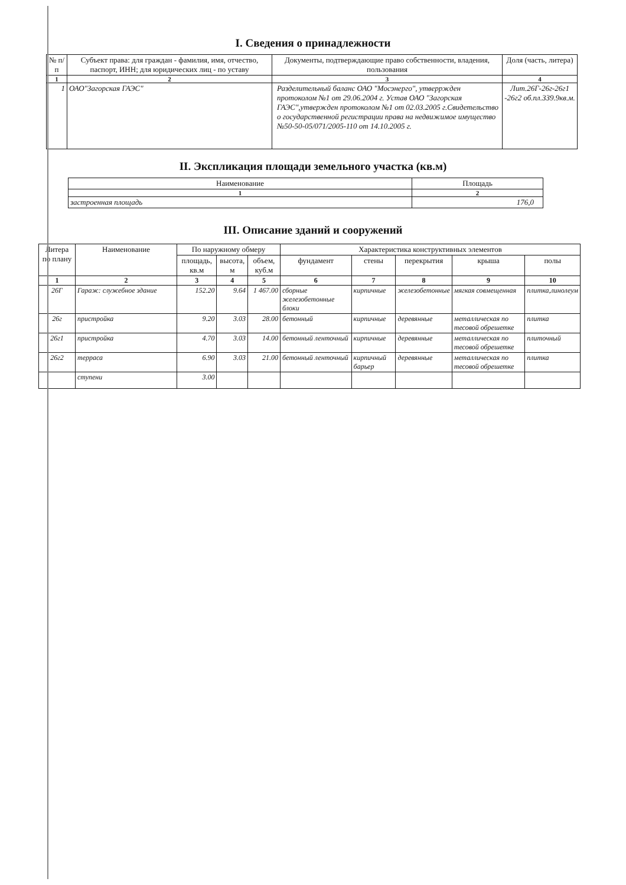I. Сведения о принадлежности
| № п/п | Субъект права: для граждан - фамилия, имя, отчество, паспорт, ИНН; для юридических лиц - по уставу | Документы, подтверждающие право собственности, владения, пользования | Доля (часть, литера) |
| --- | --- | --- | --- |
| 1 | 2 | 3 | 4 |
| 1 | ОАО"Загорская ГАЭС" | Разделительный баланс ОАО "Мосэнерго", утверржден протоколом №1 от 29.06.2004 г. Устав ОАО "Загорская ГАЭС",утвержден протоколом №1 от 02.03.2005 г.Свидетельство о государственной регистрации права на недвижимое имущество №50-50-05/071/2005-110 от 14.10.2005 г. | Лит.26Г-26г-26г1 -26г2 об.пл.339.9кв.м. |
II. Экспликация площади земельного участка (кв.м)
| Наименование | Площадь |
| --- | --- |
| 1 | 2 |
| застроенная площадь | 176,0 |
III. Описание зданий и сооружений
| Литера по плану | Наименование | По наружному обмеру | | | Характеристика конструктивных элементов | | | | |
| --- | --- | --- | --- | --- | --- | --- | --- | --- | --- |
| | | площадь, кв.м | высота, м | объем, куб.м | фундамент | стены | перекрытия | крыша | полы |
| 1 | 2 | 3 | 4 | 5 | 6 | 7 | 8 | 9 | 10 |
| 26Г | Гараж: служебное здание | 152.20 | 9.64 | 1 467.00 | сборные железобетонные блоки | кирпичные | железобетонные | мягкая совмещенная | плитка,линолеум |
| 26г | пристройка | 9.20 | 3.03 | 28.00 | бетонный | кирпичные | деревянные | металлическая по тесовой обрешетке | плитка |
| 26г1 | пристройка | 4.70 | 3.03 | 14.00 | бетонный ленточный | кирпичные | деревянные | металлическая по тесовой обрешетке | плиточный |
| 26г2 | терраса | 6.90 | 3.03 | 21.00 | бетонный ленточный | кирпичный барьер | деревянные | металлическая по тесовой обрешетке | плитка |
| | ступени | 3.00 | | | | | | | |